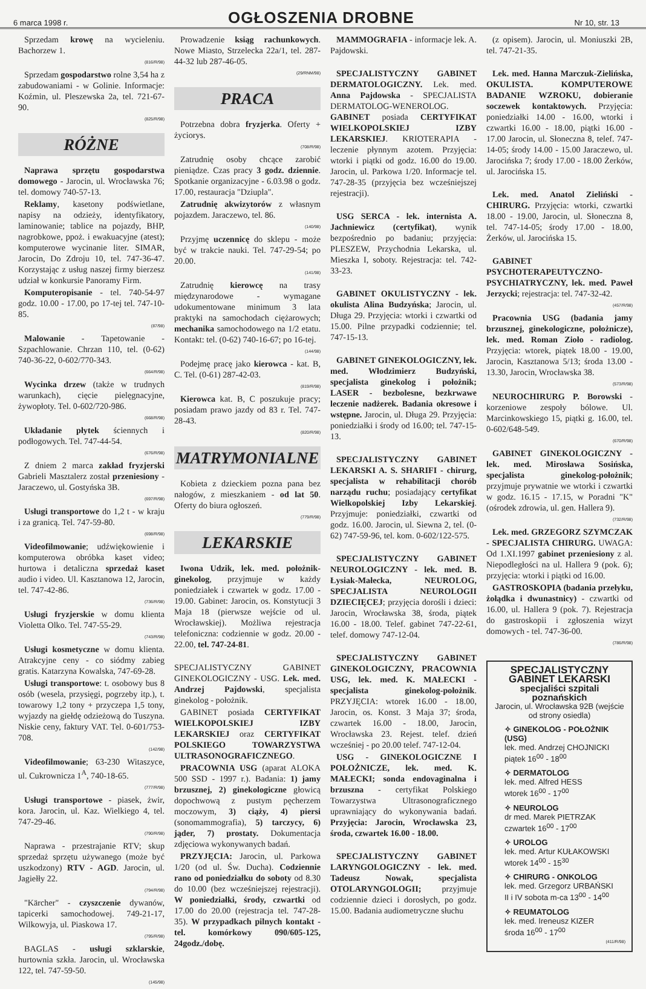6 marca 1998 r.
OGŁOSZENIA DROBNE
Nr 10, str. 13
Sprzedam krowę na wycieleniu. Bachorzew 1.
(816/R/98)
Sprzedam gospodarstwo rolne 3,54 ha z zabudowaniami - w Golinie. Informacje: Koźmin, ul. Pleszewska 2a, tel. 721-67-90.
(825/R/98)
RÓŻNE
Naprawa sprzętu gospodarstwa domowego - Jarocin, ul. Wrocławska 76; tel. domowy 740-57-13.
Reklamy, kasetony podświetlane, napisy na odzieży, identyfikatory, laminowanie; tablice na pojazdy, BHP, nagrobkowe, ppoż. i ewakuacyjne (atest); komputerowe wycinanie liter. SIMAR, Jarocin, Do Zdroju 10, tel. 747-36-47. Korzystając z usług naszej firmy bierzesz udział w konkursie Panoramy Firm.
Komputeropisanie - tel. 740-54-97 godz. 10.00 - 17.00, po 17-tej tel. 747-10-85.
(87/98)
Malowanie - Tapetowanie - Szpachlowanie. Chrzan 110, tel. (0-62) 740-36-22, 0-602/770-343.
(664/R/98)
Wycinka drzew (także w trudnych warunkach), cięcie pielęgnacyjne, żywopłoty. Tel. 0-602/720-986.
(668/R/98)
Układanie płytek ściennych i podłogowych. Tel. 747-44-54.
(676/R/98)
Z dniem 2 marca zakład fryzjerski Gabrieli Masztalerz został przeniesiony - Jaraczewo, ul. Gostyńska 3B.
(697/R/98)
Usługi transportowe do 1,2 t - w kraju i za granicą. Tel. 747-59-80.
(698/R/98)
Videofilmowanie; udźwiękowienie i komputerowa obróbka kaset video; hurtowa i detaliczna sprzedaż kaset audio i video. Ul. Kasztanowa 12, Jarocin, tel. 747-42-86.
(736/R/98)
Usługi fryzjerskie w domu klienta Violetta Olko. Tel. 747-55-29.
(743/R/98)
Usługi kosmetyczne w domu klienta. Atrakcyjne ceny - co siódmy zabieg gratis. Katarzyna Kowalska, 747-69-28.
Usługi transportowe: t. osobowy bus 8 osób (wesela, przysięgi, pogrzeby itp.), t. towarowy 1,2 tony + przyczepa 1,5 tony, wyjazdy na giełdę odzieżową do Tuszyna. Niskie ceny, faktury VAT. Tel. 0-601/753-708.
(142/98)
Videofilmowanie; 63-230 Witaszyce, ul. Cukrownicza 1<sup>A</sup>, 740-18-65.
(777/R/98)
Usługi transportowe - piasek, żwir, kora. Jarocin, ul. Kaz. Wielkiego 4, tel. 747-29-46.
(790/R/98)
Naprawa - przestrajanie RTV; skup sprzedaż sprzętu używanego (może być uszkodzony) RTV - AGD. Jarocin, ul. Jagiełły 22.
(794/R/98)
"Kärcher" - czyszczenie dywanów, tapicerki samochodowej. 749-21-17, Wilkowyja, ul. Piaskowa 17.
(795/R/98)
BAGLAS - usługi szklarskie, hurtownia szkła. Jarocin, ul. Wrocławska 122, tel. 747-59-50.
(145/98)
Prowadzenie ksiąg rachunkowych. Nowe Miasto, Strzelecka 22a/1, tel. 287-44-32 lub 287-46-05.
(29/RNM/98)
PRACA
Potrzebna dobra fryzjerka. Oferty + życiorys.
(708/R/98)
Zatrudnię osoby chcące zarobić pieniądze. Czas pracy 3 godz. dziennie. Spotkanie organizacyjne - 6.03.98 o godz. 17.00, restauracja "Dziupla".
Zatrudnię akwizytorów z własnym pojazdem. Jaraczewo, tel. 86.
(140/98)
Przyjmę uczennicę do sklepu - może być w trakcie nauki. Tel. 747-29-54; po 20.00.
(141/98)
Zatrudnię kierowcę na trasy międzynarodowe - wymagane udokumentowane minimum 3 lata praktyki na samochodach ciężarowych; mechanika samochodowego na 1/2 etatu. Kontakt: tel. (0-62) 740-16-67; po 16-tej.
(144/98)
Podejmę pracę jako kierowca - kat. B, C. Tel. (0-61) 287-42-03.
(819/R/98)
Kierowca kat. B, C poszukuje pracy; posiadam prawo jazdy od 83 r. Tel. 747-28-43.
(820/R/98)
MATRYMONIALNE
Kobieta z dzieckiem pozna pana bez nałogów, z mieszkaniem - od lat 50. Oferty do biura ogłoszeń.
(779/R/98)
LEKARSKIE
Iwona Udzik, lek. med. położnik-ginekolog, przyjmuje w każdy poniedziałek i czwartek w godz. 17.00 - 19.00. Gabinet: Jarocin, os. Konstytucji 3 Maja 18 (pierwsze wejście od ul. Wrocławskiej). Możliwa rejestracja telefoniczna: codziennie w godz. 20.00 - 22.00, tel. 747-24-81.
SPECJALISTYCZNY GABINET GINEKOLOGICZNY - USG. Lek. med. Andrzej Pajdowski, specjalista ginekolog - położnik.
GABINET posiada CERTYFIKAT WIELKOPOLSKIEJ IZBY LEKARSKIEJ oraz CERTYFIKAT POLSKIEGO TOWARZYSTWA ULTRASONOGRAFICZNEGO.
PRACOWNIA USG (aparat ALOKA 500 SSD - 1997 r.). Badania: 1) jamy brzusznej, 2) ginekologiczne głowicą dopochwową z pustym pęcherzem moczowym, 3) ciąży, 4) piersi (sonomammografia), 5) tarczycy, 6) jąder, 7) prostaty. Dokumentacja zdjęciowa wykonywanych badań.
PRZYJĘCIA: Jarocin, ul. Parkowa 1/20 (od ul. Św. Ducha). Codziennie rano od poniedziałku do soboty od 8.30 do 10.00 (bez wcześniejszej rejestracji). W poniedziałki, środy, czwartki od 17.00 do 20.00 (rejestracja tel. 747-28-35). W przypadkach pilnych kontakt - tel. komórkowy 090/605-125, 24godz./dobę.
MAMMOGRAFIA - informacje lek. A. Pajdowski.
SPECJALISTYCZNY GABINET DERMATOLOGICZNY. Lek. med. Anna Pajdowska - SPECJALISTA DERMATOLOG-WENEROLOG. GABINET posiada CERTYFIKAT WIELKOPOLSKIEJ IZBY LEKARSKIEJ. KRIOTERAPIA - leczenie płynnym azotem. Przyjęcia: wtorki i piątki od godz. 16.00 do 19.00. Jarocin, ul. Parkowa 1/20. Informacje tel. 747-28-35 (przyjęcia bez wcześniejszej rejestracji).
USG SERCA - lek. internista A. Jachniewicz (certyfikat), wynik bezpośrednio po badaniu; przyjęcia: PLESZEW, Przychodnia Lekarska, ul. Mieszka I, soboty. Rejestracja: tel. 742-33-23.
GABINET OKULISTYCZNY - lek. okulista Alina Budzyńska; Jarocin, ul. Długa 29. Przyjęcia: wtorki i czwartki od 15.00. Pilne przypadki codziennie; tel. 747-15-13.
GABINET GINEKOLOGICZNY, lek. med. Włodzimierz Budzyński, specjalista ginekolog i położnik; LASER - bezbolesne, bezkrwawe leczenie nadżerek. Badania okresowe i wstępne. Jarocin, ul. Długa 29. Przyjęcia: poniedziałki i środy od 16.00; tel. 747-15-13.
SPECJALISTYCZNY GABINET LEKARSKI A. S. SHARIFI - chirurg, specjalista w rehabilitacji chorób narządu ruchu; posiadający certyfikat Wielkopolskiej Izby Lekarskiej. Przyjmuje: poniedziałki, czwartki od godz. 16.00. Jarocin, ul. Siewna 2, tel. (0-62) 747-59-96, tel. kom. 0-602/122-575.
SPECJALISTYCZNY GABINET NEUROLOGICZNY - lek. med. B. Łysiak-Małecka, NEUROLOG, SPECJALISTA NEUROLOGII DZIECIĘCEJ; przyjęcia dorośli i dzieci: Jarocin, Wrocławska 38, środa, piątek 16.00 - 18.00. Telef. gabinet 747-22-61, telef. domowy 747-12-04.
SPECJALISTYCZNY GABINET GINEKOLOGICZNY, PRACOWNIA USG, lek. med. K. MAŁECKI - specjalista ginekolog-położnik. PRZYJĘCIA: wtorek 16.00 - 18.00, Jarocin, os. Konst. 3 Maja 37; środa, czwartek 16.00 - 18.00, Jarocin, Wrocławska 23. Rejest. telef. dzień wcześniej - po 20.00 telef. 747-12-04.
USG - GINEKOLOGICZNE I POŁOŻNICZE, lek. med. K. MAŁECKI; sonda endovaginalna i brzuszna - certyfikat Polskiego Towarzystwa Ultrasonograficznego uprawniający do wykonywania badań. Przyjęcia: Jarocin, Wrocławska 23, środa, czwartek 16.00 - 18.00.
SPECJALISTYCZNY GABINET LARYNGOLOGICZNY - lek. med. Tadeusz Nowak, specjalista OTOLARYNGOLOGII; przyjmuje codziennie dzieci i dorosłych, po godz. 15.00. Badania audiometryczne słuchu
(z opisem). Jarocin, ul. Moniuszki 2B, tel. 747-21-35.
Lek. med. Hanna Marczuk-Zielińska, OKULISTA. KOMPUTEROWE BADANIE WZROKU, dobieranie soczewek kontaktowych. Przyjęcia: poniedziałki 14.00 - 16.00, wtorki i czwartki 16.00 - 18.00, piątki 16.00 - 17.00 Jarocin, ul. Słoneczna 8, telef. 747-14-05; środy 14.00 - 15.00 Jaraczewo, ul. Jarocińska 7; środy 17.00 - 18.00 Żerków, ul. Jarocińska 15.
Lek. med. Anatol Zieliński - CHIRURG. Przyjęcia: wtorki, czwartki 18.00 - 19.00, Jarocin, ul. Słoneczna 8, tel. 747-14-05; środy 17.00 - 18.00, Żerków, ul. Jarocińska 15.
GABINET PSYCHOTERAPEUTYCZNO-PSYCHIATRYCZNY, lek. med. Paweł Jerzycki; rejestracja: tel. 747-32-42.
(457/R/98)
Pracownia USG (badania jamy brzusznej, ginekologiczne, położnicze), lek. med. Roman Zioło - radiolog. Przyjęcia: wtorek, piątek 18.00 - 19.00, Jarocin, Kasztanowa 5/13; środa 13.00 - 13.30, Jarocin, Wrocławska 38.
(573/R/98)
NEUROCHIRURG P. Borowski - korzeniowe zespoły bólowe. Ul. Marcinkowskiego 15, piątki g. 16.00, tel. 0-602/648-549.
(670/R/98)
GABINET GINEKOLOGICZNY - lek. med. Mirosława Sosińska, specjalista ginekolog-położnik; przyjmuje prywatnie we wtorki i czwartki w godz. 16.15 - 17.15, w Poradni "K" (ośrodek zdrowia, ul. gen. Hallera 9).
(732/R/98)
Lek. med. GRZEGORZ SZYMCZAK - SPECJALISTA CHIRURG. UWAGA: Od 1.XI.1997 gabinet przeniesiony z al. Niepodległości na ul. Hallera 9 (pok. 6); przyjęcia: wtorki i piątki od 16.00.
GASTROSKOPIA (badania przełyku, żołądka i dwunastnicy) - czwartki od 16.00, ul. Hallera 9 (pok. 7). Rejestracja do gastroskopii i zgłoszenia wizyt domowych - tel. 747-36-00.
(786/R/98)
SPECJALISTYCZNY GABINET LEKARSKI
specjaliści szpitali poznańskich
Jarocin, ul. Wrocławska 92B (wejście od strony osiedla)
✧ GINEKOLOG - POŁOŻNIK (USG)
lek. med. Andrzej CHOJNICKI
piątek 16<sup>00</sup> - 18<sup>00</sup>
✧ DERMATOLOG
lek. med. Alfred HESS
wtorek 16<sup>00</sup> - 17<sup>00</sup>
✧ NEUROLOG
dr med. Marek PIETRZAK
czwartek 16<sup>00</sup> - 17<sup>00</sup>
✧ UROLOG
lek. med. Artur KUŁAKOWSKI
wtorek 14<sup>00</sup> - 15<sup>30</sup>
✧ CHIRURG - ONKOLOG
lek. med. Grzegorz URBAŃSKI
II i IV sobota m-ca 13<sup>00</sup> - 14<sup>00</sup>
✧ REUMATOLOG
lek. med. Ireneusz KIZER
środa 16<sup>00</sup> - 17<sup>00</sup>
(411/R/98)